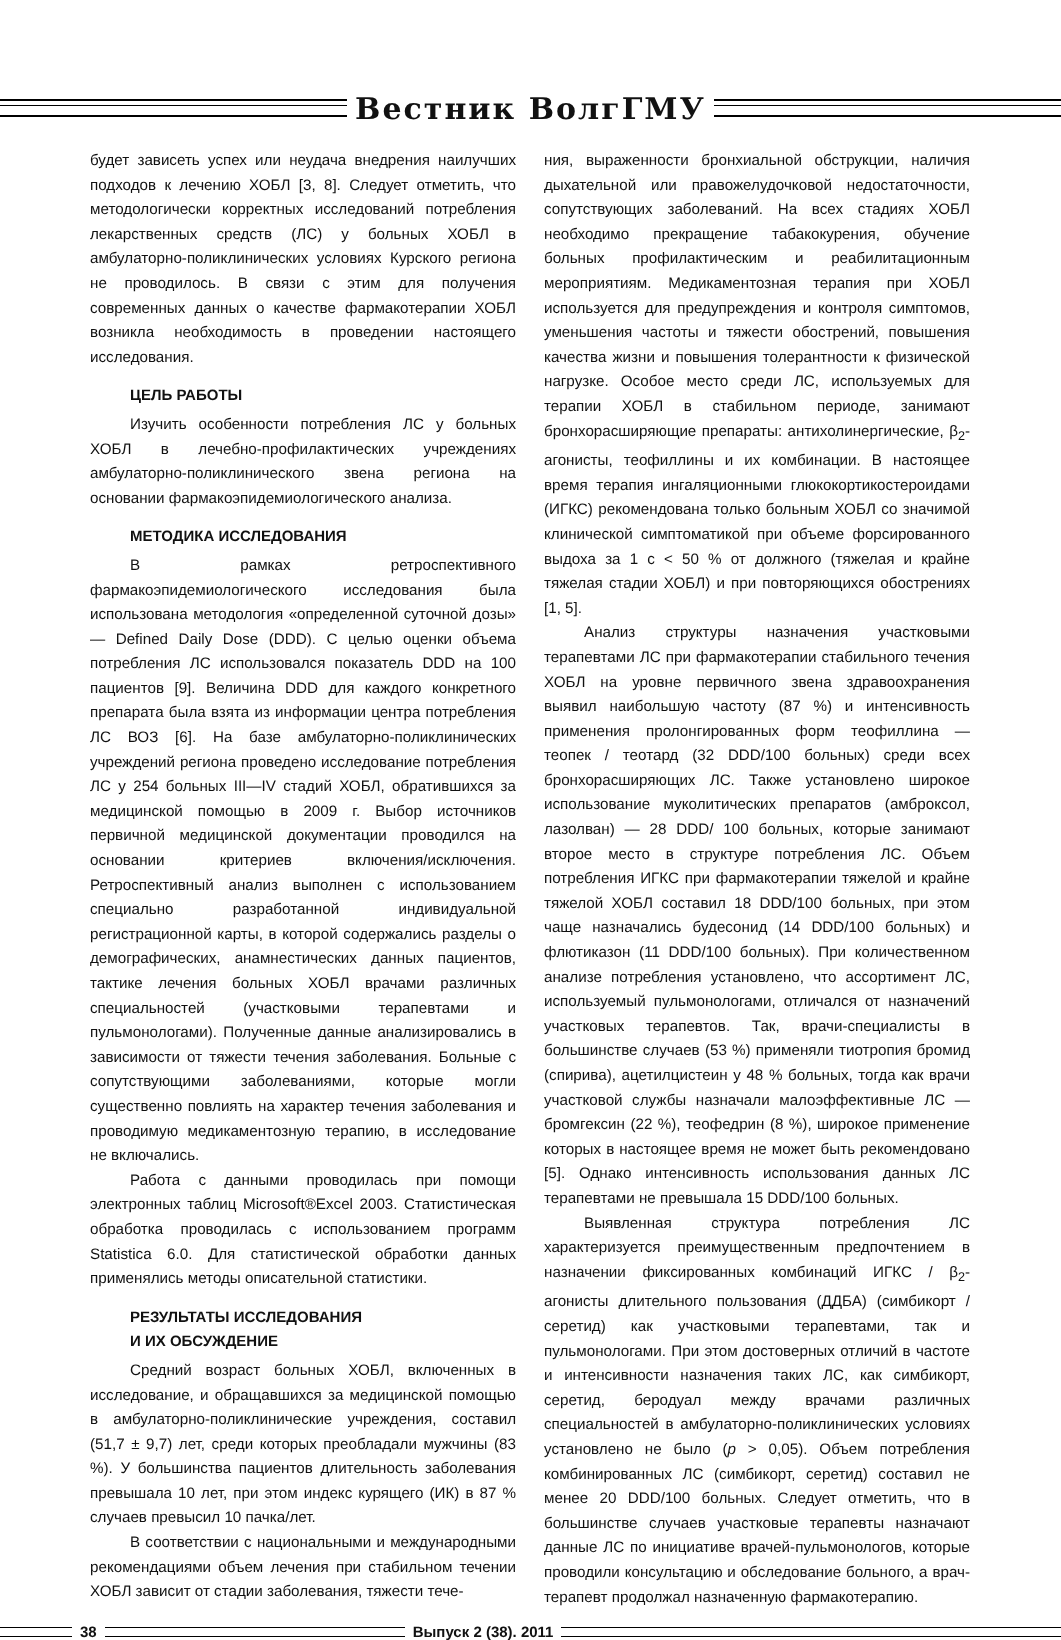Вестник ВолгГМУ
будет зависеть успех или неудача внедрения наилучших подходов к лечению ХОБЛ [3, 8]. Следует отметить, что методологически корректных исследований потребления лекарственных средств (ЛС) у больных ХОБЛ в амбулаторно-поликлинических условиях Курского региона не проводилось. В связи с этим для получения современных данных о качестве фармакотерапии ХОБЛ возникла необходимость в проведении настоящего исследования.
ЦЕЛЬ РАБОТЫ
Изучить особенности потребления ЛС у больных ХОБЛ в лечебно-профилактических учреждениях амбулаторно-поликлинического звена региона на основании фармакоэпидемиологического анализа.
МЕТОДИКА ИССЛЕДОВАНИЯ
В рамках ретроспективного фармакоэпидемиологического исследования была использована методология «определенной суточной дозы» — Defined Daily Dose (DDD). С целью оценки объема потребления ЛС использовался показатель DDD на 100 пациентов [9]. Величина DDD для каждого конкретного препарата была взята из информации центра потребления ЛС ВОЗ [6]. На базе амбулаторно-поликлинических учреждений региона проведено исследование потребления ЛС у 254 больных III—IV стадий ХОБЛ, обратившихся за медицинской помощью в 2009 г. Выбор источников первичной медицинской документации проводился на основании критериев включения/исключения. Ретроспективный анализ выполнен с использованием специально разработанной индивидуальной регистрационной карты, в которой содержались разделы о демографических, анамнестических данных пациентов, тактике лечения больных ХОБЛ врачами различных специальностей (участковыми терапевтами и пульмонологами). Полученные данные анализировались в зависимости от тяжести течения заболевания. Больные с сопутствующими заболеваниями, которые могли существенно повлиять на характер течения заболевания и проводимую медикаментозную терапию, в исследование не включались.
Работа с данными проводилась при помощи электронных таблиц Microsoft®Excel 2003. Статистическая обработка проводилась с использованием программ Statistica 6.0. Для статистической обработки данных применялись методы описательной статистики.
РЕЗУЛЬТАТЫ ИССЛЕДОВАНИЯ
И ИХ ОБСУЖДЕНИЕ
Средний возраст больных ХОБЛ, включенных в исследование, и обращавшихся за медицинской помощью в амбулаторно-поликлинические учреждения, составил (51,7 ± 9,7) лет, среди которых преобладали мужчины (83 %). У большинства пациентов длительность заболевания превышала 10 лет, при этом индекс курящего (ИК) в 87 % случаев превысил 10 пачка/лет.
В соответствии с национальными и международными рекомендациями объем лечения при стабильном течении ХОБЛ зависит от стадии заболевания, тяжести тече-
ния, выраженности бронхиальной обструкции, наличия дыхательной или правожелудочковой недостаточности, сопутствующих заболеваний. На всех стадиях ХОБЛ необходимо прекращение табакокурения, обучение больных профилактическим и реабилитационным мероприятиям. Медикаментозная терапия при ХОБЛ используется для предупреждения и контроля симптомов, уменьшения частоты и тяжести обострений, повышения качества жизни и повышения толерантности к физической нагрузке. Особое место среди ЛС, используемых для терапии ХОБЛ в стабильном периоде, занимают бронхорасширяющие препараты: антихолинергические, β<sub>2</sub>-агонисты, теофиллины и их комбинации. В настоящее время терапия ингаляционными глюкокортикостероидами (ИГКС) рекомендована только больным ХОБЛ со значимой клинической симптоматикой при объеме форсированного выдоха за 1 с < 50 % от должного (тяжелая и крайне тяжелая стадии ХОБЛ) и при повторяющихся обострениях [1, 5].
Анализ структуры назначения участковыми терапевтами ЛС при фармакотерапии стабильного течения ХОБЛ на уровне первичного звена здравоохранения выявил наибольшую частоту (87 %) и интенсивность применения пролонгированных форм теофиллина — теопек / теотард (32 DDD/100 больных) среди всех бронхорасширяющих ЛС. Также установлено широкое использование муколитических препаратов (амброксол, лазолван) — 28 DDD/ 100 больных, которые занимают второе место в структуре потребления ЛС. Объем потребления ИГКС при фармакотерапии тяжелой и крайне тяжелой ХОБЛ составил 18 DDD/100 больных, при этом чаще назначались будесонид (14 DDD/100 больных) и флютиказон (11 DDD/100 больных). При количественном анализе потребления установлено, что ассортимент ЛС, используемый пульмонологами, отличался от назначений участковых терапевтов. Так, врачи-специалисты в большинстве случаев (53 %) применяли тиотропия бромид (спирива), ацетилцистеин у 48 % больных, тогда как врачи участковой службы назначали малоэффективные ЛС — бромгексин (22 %), теофедрин (8 %), широкое применение которых в настоящее время не может быть рекомендовано [5]. Однако интенсивность использования данных ЛС терапевтами не превышала 15 DDD/100 больных.
Выявленная структура потребления ЛС характеризуется преимущественным предпочтением в назначении фиксированных комбинаций ИГКС / β<sub>2</sub>-агонисты длительного пользования (ДДБА) (симбикорт / серетид) как участковыми терапевтами, так и пульмонологами. При этом достоверных отличий в частоте и интенсивности назначения таких ЛС, как симбикорт, серетид, беродуал между врачами различных специальностей в амбулаторно-поликлинических условиях установлено не было (p > 0,05). Объем потребления комбинированных ЛС (симбикорт, серетид) составил не менее 20 DDD/100 больных. Следует отметить, что в большинстве случаев участковые терапевты назначают данные ЛС по инициативе врачей-пульмонологов, которые проводили консультацию и обследование больного, а врач-терапевт продолжал назначенную фармакотерапию.
38 Выпуск 2 (38). 2011